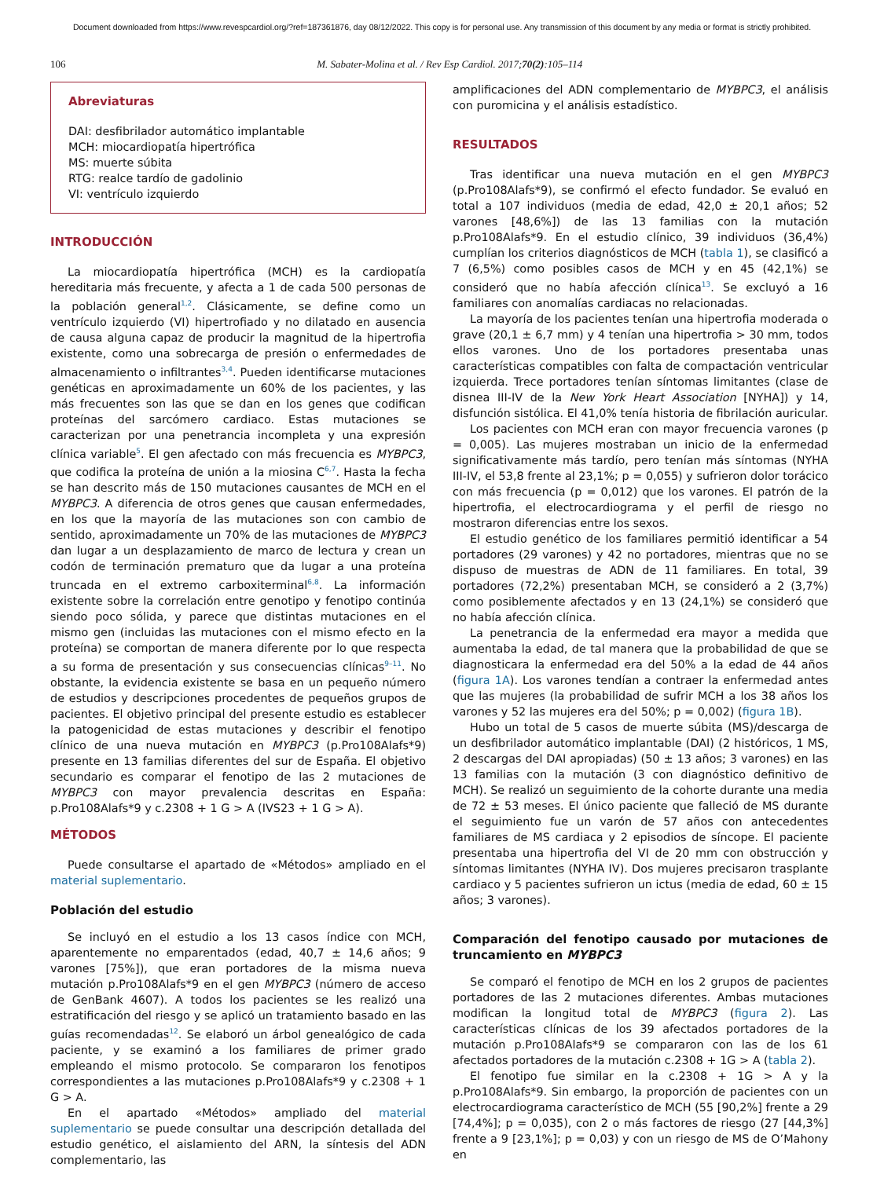Document downloaded from https://www.revespcardiol.org/?ref=187361876, day 08/12/2022. This copy is for personal use. Any transmission of this document by any media or format is strictly prohibited.
106 M. Sabater-Molina et al. / Rev Esp Cardiol. 2017;70(2):105–114
Abreviaturas
DAI: desfibrilador automático implantable
MCH: miocardiopatía hipertrófica
MS: muerte súbita
RTG: realce tardío de gadolinio
VI: ventrículo izquierdo
INTRODUCCIÓN
La miocardiopatía hipertrófica (MCH) es la cardiopatía hereditaria más frecuente, y afecta a 1 de cada 500 personas de la población general<sup>1,2</sup>. Clásicamente, se define como un ventrículo izquierdo (VI) hipertrofiado y no dilatado en ausencia de causa alguna capaz de producir la magnitud de la hipertrofia existente, como una sobrecarga de presión o enfermedades de almacenamiento o infiltrantes<sup>3,4</sup>. Pueden identificarse mutaciones genéticas en aproximadamente un 60% de los pacientes, y las más frecuentes son las que se dan en los genes que codifican proteínas del sarcómero cardiaco. Estas mutaciones se caracterizan por una penetrancia incompleta y una expresión clínica variable<sup>5</sup>. El gen afectado con más frecuencia es MYBPC3, que codifica la proteína de unión a la miosina C<sup>6,7</sup>. Hasta la fecha se han descrito más de 150 mutaciones causantes de MCH en el MYBPC3. A diferencia de otros genes que causan enfermedades, en los que la mayoría de las mutaciones son con cambio de sentido, aproximadamente un 70% de las mutaciones de MYBPC3 dan lugar a un desplazamiento de marco de lectura y crean un codón de terminación prematuro que da lugar a una proteína truncada en el extremo carboxiterminal<sup>6,8</sup>. La información existente sobre la correlación entre genotipo y fenotipo continúa siendo poco sólida, y parece que distintas mutaciones en el mismo gen (incluidas las mutaciones con el mismo efecto en la proteína) se comportan de manera diferente por lo que respecta a su forma de presentación y sus consecuencias clínicas<sup>9–11</sup>. No obstante, la evidencia existente se basa en un pequeño número de estudios y descripciones procedentes de pequeños grupos de pacientes. El objetivo principal del presente estudio es establecer la patogenicidad de estas mutaciones y describir el fenotipo clínico de una nueva mutación en MYBPC3 (p.Pro108Alafs*9) presente en 13 familias diferentes del sur de España. El objetivo secundario es comparar el fenotipo de las 2 mutaciones de MYBPC3 con mayor prevalencia descritas en España: p.Pro108Alafs*9 y c.2308 + 1 G > A (IVS23 + 1 G > A).
MÉTODOS
Puede consultarse el apartado de «Métodos» ampliado en el material suplementario.
Población del estudio
Se incluyó en el estudio a los 13 casos índice con MCH, aparentemente no emparentados (edad, 40,7 ± 14,6 años; 9 varones [75%]), que eran portadores de la misma nueva mutación p.Pro108Alafs*9 en el gen MYBPC3 (número de acceso de GenBank 4607). A todos los pacientes se les realizó una estratificación del riesgo y se aplicó un tratamiento basado en las guías recomendadas<sup>12</sup>. Se elaboró un árbol genealógico de cada paciente, y se examinó a los familiares de primer grado empleando el mismo protocolo. Se compararon los fenotipos correspondientes a las mutaciones p.Pro108Alafs*9 y c.2308 + 1 G > A.
En el apartado «Métodos» ampliado del material suplementario se puede consultar una descripción detallada del estudio genético, el aislamiento del ARN, la síntesis del ADN complementario, las
amplificaciones del ADN complementario de MYBPC3, el análisis con puromicina y el análisis estadístico.
RESULTADOS
Tras identificar una nueva mutación en el gen MYBPC3 (p.Pro108Alafs*9), se confirmó el efecto fundador. Se evaluó en total a 107 individuos (media de edad, 42,0 ± 20,1 años; 52 varones [48,6%]) de las 13 familias con la mutación p.Pro108Alafs*9. En el estudio clínico, 39 individuos (36,4%) cumplían los criterios diagnósticos de MCH (tabla 1), se clasificó a 7 (6,5%) como posibles casos de MCH y en 45 (42,1%) se consideró que no había afección clínica<sup>13</sup>. Se excluyó a 16 familiares con anomalías cardiacas no relacionadas.
La mayoría de los pacientes tenían una hipertrofia moderada o grave (20,1 ± 6,7 mm) y 4 tenían una hipertrofia > 30 mm, todos ellos varones. Uno de los portadores presentaba unas características compatibles con falta de compactación ventricular izquierda. Trece portadores tenían síntomas limitantes (clase de disnea III-IV de la New York Heart Association [NYHA]) y 14, disfunción sistólica. El 41,0% tenía historia de fibrilación auricular.
Los pacientes con MCH eran con mayor frecuencia varones (p = 0,005). Las mujeres mostraban un inicio de la enfermedad significativamente más tardío, pero tenían más síntomas (NYHA III-IV, el 53,8 frente al 23,1%; p = 0,055) y sufrieron dolor torácico con más frecuencia (p = 0,012) que los varones. El patrón de la hipertrofia, el electrocardiograma y el perfil de riesgo no mostraron diferencias entre los sexos.
El estudio genético de los familiares permitió identificar a 54 portadores (29 varones) y 42 no portadores, mientras que no se dispuso de muestras de ADN de 11 familiares. En total, 39 portadores (72,2%) presentaban MCH, se consideró a 2 (3,7%) como posiblemente afectados y en 13 (24,1%) se consideró que no había afección clínica.
La penetrancia de la enfermedad era mayor a medida que aumentaba la edad, de tal manera que la probabilidad de que se diagnosticara la enfermedad era del 50% a la edad de 44 años (figura 1A). Los varones tendían a contraer la enfermedad antes que las mujeres (la probabilidad de sufrir MCH a los 38 años los varones y 52 las mujeres era del 50%; p = 0,002) (figura 1B).
Hubo un total de 5 casos de muerte súbita (MS)/descarga de un desfibrilador automático implantable (DAI) (2 históricos, 1 MS, 2 descargas del DAI apropiadas) (50 ± 13 años; 3 varones) en las 13 familias con la mutación (3 con diagnóstico definitivo de MCH). Se realizó un seguimiento de la cohorte durante una media de 72 ± 53 meses. El único paciente que falleció de MS durante el seguimiento fue un varón de 57 años con antecedentes familiares de MS cardiaca y 2 episodios de síncope. El paciente presentaba una hipertrofia del VI de 20 mm con obstrucción y síntomas limitantes (NYHA IV). Dos mujeres precisaron trasplante cardiaco y 5 pacientes sufrieron un ictus (media de edad, 60 ± 15 años; 3 varones).
Comparación del fenotipo causado por mutaciones de truncamiento en MYBPC3
Se comparó el fenotipo de MCH en los 2 grupos de pacientes portadores de las 2 mutaciones diferentes. Ambas mutaciones modifican la longitud total de MYBPC3 (figura 2). Las características clínicas de los 39 afectados portadores de la mutación p.Pro108Alafs*9 se compararon con las de los 61 afectados portadores de la mutación c.2308 + 1G > A (tabla 2).
El fenotipo fue similar en la c.2308 + 1G > A y la p.Pro108Alafs*9. Sin embargo, la proporción de pacientes con un electrocardiograma característico de MCH (55 [90,2%] frente a 29 [74,4%]; p = 0,035), con 2 o más factores de riesgo (27 [44,3%] frente a 9 [23,1%]; p = 0,03) y con un riesgo de MS de O’Mahony en